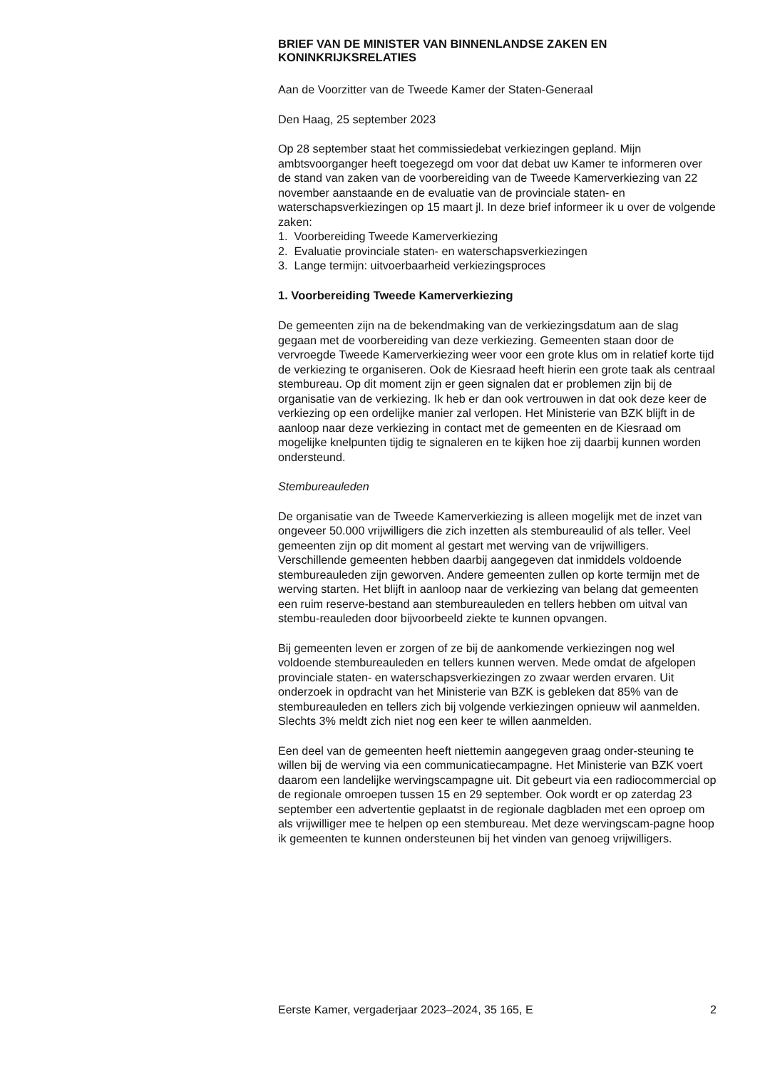BRIEF VAN DE MINISTER VAN BINNENLANDSE ZAKEN EN KONINKRIJKSRELATIES
Aan de Voorzitter van de Tweede Kamer der Staten-Generaal
Den Haag, 25 september 2023
Op 28 september staat het commissiedebat verkiezingen gepland. Mijn ambtsvoorganger heeft toegezegd om voor dat debat uw Kamer te informeren over de stand van zaken van de voorbereiding van de Tweede Kamerverkiezing van 22 november aanstaande en de evaluatie van de provinciale staten- en waterschapsverkiezingen op 15 maart jl. In deze brief informeer ik u over de volgende zaken:
1. Voorbereiding Tweede Kamerverkiezing
2. Evaluatie provinciale staten- en waterschapsverkiezingen
3. Lange termijn: uitvoerbaarheid verkiezingsproces
1. Voorbereiding Tweede Kamerverkiezing
De gemeenten zijn na de bekendmaking van de verkiezingsdatum aan de slag gegaan met de voorbereiding van deze verkiezing. Gemeenten staan door de vervroegde Tweede Kamerverkiezing weer voor een grote klus om in relatief korte tijd de verkiezing te organiseren. Ook de Kiesraad heeft hierin een grote taak als centraal stembureau. Op dit moment zijn er geen signalen dat er problemen zijn bij de organisatie van de verkiezing. Ik heb er dan ook vertrouwen in dat ook deze keer de verkiezing op een ordelijke manier zal verlopen. Het Ministerie van BZK blijft in de aanloop naar deze verkiezing in contact met de gemeenten en de Kiesraad om mogelijke knelpunten tijdig te signaleren en te kijken hoe zij daarbij kunnen worden ondersteund.
Stembureauleden
De organisatie van de Tweede Kamerverkiezing is alleen mogelijk met de inzet van ongeveer 50.000 vrijwilligers die zich inzetten als stembureaulid of als teller. Veel gemeenten zijn op dit moment al gestart met werving van de vrijwilligers. Verschillende gemeenten hebben daarbij aangegeven dat inmiddels voldoende stembureauleden zijn geworven. Andere gemeenten zullen op korte termijn met de werving starten. Het blijft in aanloop naar de verkiezing van belang dat gemeenten een ruim reserve-bestand aan stembureauleden en tellers hebben om uitval van stembu-reauleden door bijvoorbeeld ziekte te kunnen opvangen.
Bij gemeenten leven er zorgen of ze bij de aankomende verkiezingen nog wel voldoende stembureauleden en tellers kunnen werven. Mede omdat de afgelopen provinciale staten- en waterschapsverkiezingen zo zwaar werden ervaren. Uit onderzoek in opdracht van het Ministerie van BZK is gebleken dat 85% van de stembureauleden en tellers zich bij volgende verkiezingen opnieuw wil aanmelden. Slechts 3% meldt zich niet nog een keer te willen aanmelden.
Een deel van de gemeenten heeft niettemin aangegeven graag onder-steuning te willen bij de werving via een communicatiecampagne. Het Ministerie van BZK voert daarom een landelijke wervingscampagne uit. Dit gebeurt via een radiocommercial op de regionale omroepen tussen 15 en 29 september. Ook wordt er op zaterdag 23 september een advertentie geplaatst in de regionale dagbladen met een oproep om als vrijwilliger mee te helpen op een stembureau. Met deze wervingscam-pagne hoop ik gemeenten te kunnen ondersteunen bij het vinden van genoeg vrijwilligers.
Eerste Kamer, vergaderjaar 2023–2024, 35 165, E 2